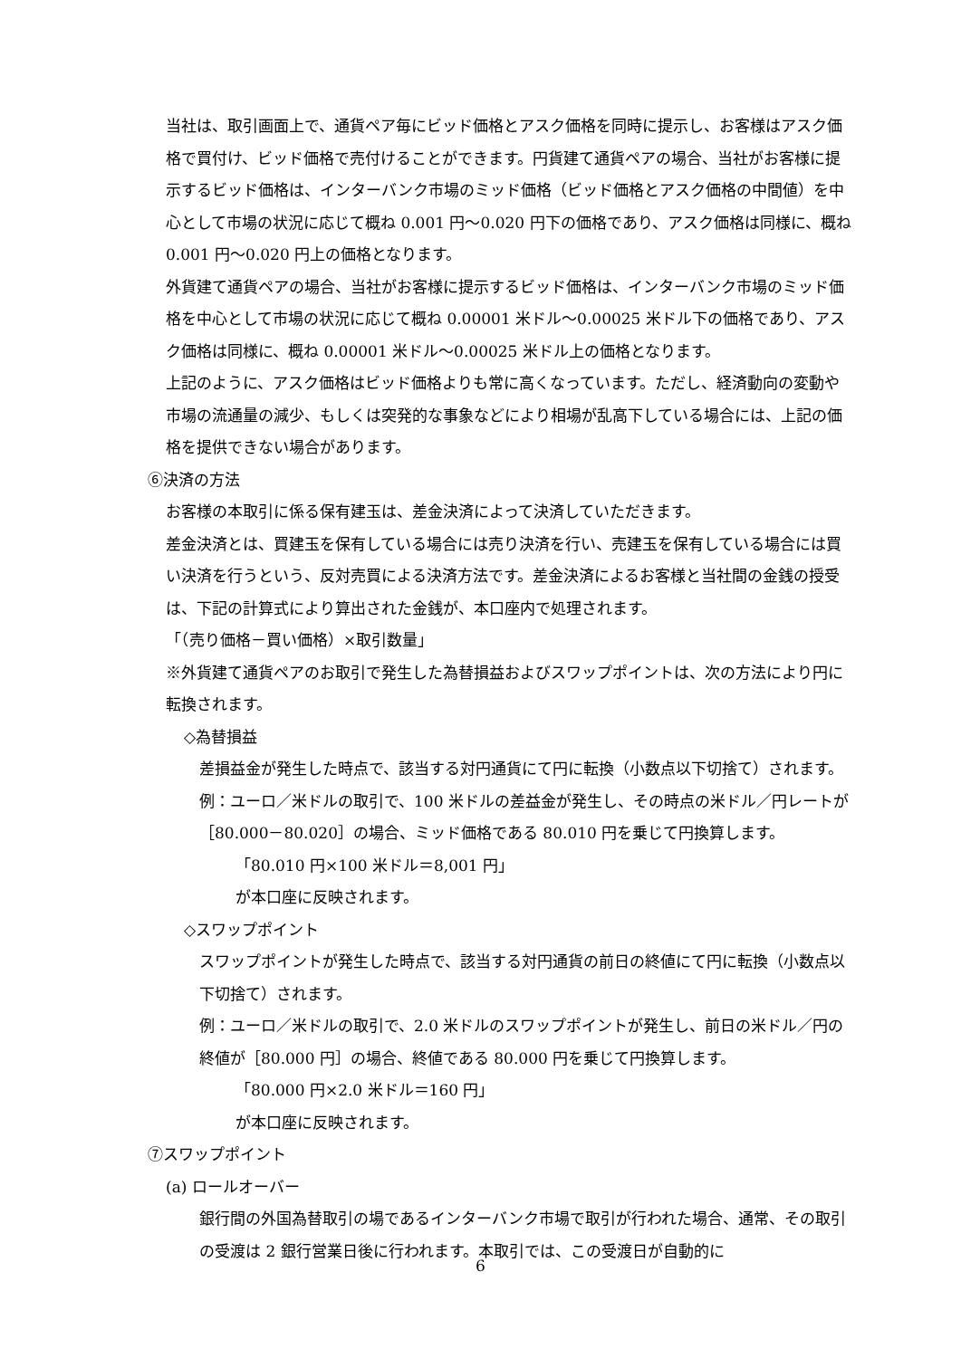当社は、取引画面上で、通貨ペア毎にビッド価格とアスク価格を同時に提示し、お客様はアスク価格で買付け、ビッド価格で売付けることができます。円貨建て通貨ペアの場合、当社がお客様に提示するビッド価格は、インターバンク市場のミッド価格（ビッド価格とアスク価格の中間値）を中心として市場の状況に応じて概ね 0.001 円～0.020 円下の価格であり、アスク価格は同様に、概ね 0.001 円～0.020 円上の価格となります。
外貨建て通貨ペアの場合、当社がお客様に提示するビッド価格は、インターバンク市場のミッド価格を中心として市場の状況に応じて概ね 0.00001 米ドル～0.00025 米ドル下の価格であり、アスク価格は同様に、概ね 0.00001 米ドル～0.00025 米ドル上の価格となります。
上記のように、アスク価格はビッド価格よりも常に高くなっています。ただし、経済動向の変動や市場の流通量の減少、もしくは突発的な事象などにより相場が乱高下している場合には、上記の価格を提供できない場合があります。
⑥決済の方法
お客様の本取引に係る保有建玉は、差金決済によって決済していただきます。
差金決済とは、買建玉を保有している場合には売り決済を行い、売建玉を保有している場合には買い決済を行うという、反対売買による決済方法です。差金決済によるお客様と当社間の金銭の授受は、下記の計算式により算出された金銭が、本口座内で処理されます。
「（売り価格－買い価格）×取引数量」
※外貨建て通貨ペアのお取引で発生した為替損益およびスワップポイントは、次の方法により円に転換されます。
◇為替損益
差損益金が発生した時点で、該当する対円通貨にて円に転換（小数点以下切捨て）されます。
例：ユーロ／米ドルの取引で、100 米ドルの差益金が発生し、その時点の米ドル／円レートが［80.000－80.020］の場合、ミッド価格である 80.010 円を乗じて円換算します。
「80.010 円×100 米ドル＝8,001 円」
が本口座に反映されます。
◇スワップポイント
スワップポイントが発生した時点で、該当する対円通貨の前日の終値にて円に転換（小数点以下切捨て）されます。
例：ユーロ／米ドルの取引で、2.0 米ドルのスワップポイントが発生し、前日の米ドル／円の終値が［80.000 円］の場合、終値である 80.000 円を乗じて円換算します。
「80.000 円×2.0 米ドル＝160 円」
が本口座に反映されます。
⑦スワップポイント
(a) ロールオーバー
銀行間の外国為替取引の場であるインターバンク市場で取引が行われた場合、通常、その取引の受渡は 2 銀行営業日後に行われます。本取引では、この受渡日が自動的に
6